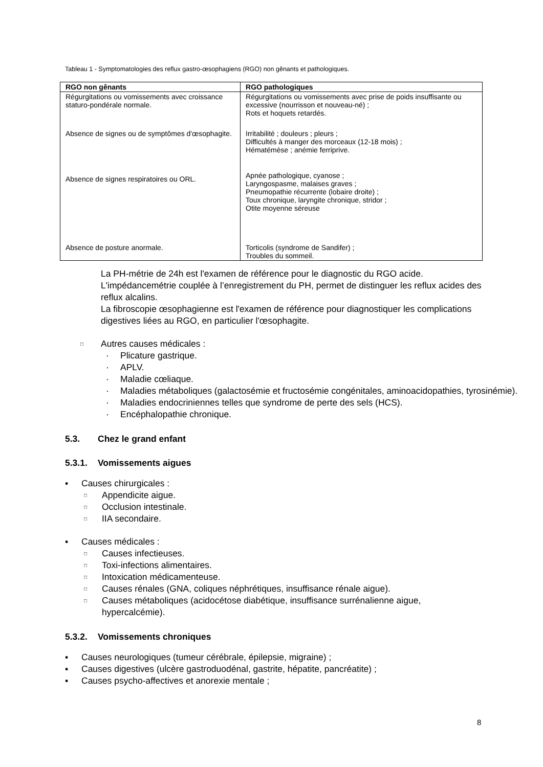Tableau 1 - Symptomatologies des reflux gastro-œsophagiens (RGO) non gênants et pathologiques.
| RGO non gênants | RGO pathologiques |
| --- | --- |
| Régurgitations ou vomissements avec croissance staturo-pondérale normale. | Régurgitations ou vomissements avec prise de poids insuffisante ou excessive (nourrisson et nouveau-né) ; Rots et hoquets retardés. |
| Absence de signes ou de symptômes d'œsophagite. | Irritabilité ; douleurs ; pleurs ; Difficultés à manger des morceaux (12-18 mois) ; Hématémèse ; anémie ferriprive. |
| Absence de signes respiratoires ou ORL. | Apnée pathologique, cyanose ; Laryngospasme, malaises graves ; Pneumopathie récurrente (lobaire droite) ; Toux chronique, laryngite chronique, stridor ; Otite moyenne séreuse |
| Absence de posture anormale. | Torticolis (syndrome de Sandifer) ; Troubles du sommeil. |
La PH-métrie de 24h est l'examen de référence pour le diagnostic du RGO acide. L'impédancemétrie couplée à l’enregistrement du PH, permet de distinguer les reflux acides des reflux alcalins.
La fibroscopie œsophagienne est l'examen de référence pour diagnostiquer les complications digestives liées au RGO, en particulier l'œsophagite.
□ Autres causes médicales :
· Plicature gastrique.
· APLV.
· Maladie cœliaque.
· Maladies métaboliques (galactosémie et fructosémie congénitales, aminoacidopathies, tyrosinémie).
· Maladies endocriniennes telles que syndrome de perte des sels (HCS).
· Encéphalopathie chronique.
5.3. Chez le grand enfant
5.3.1. Vomissements aigues
▪ Causes chirurgicales :
□ Appendicite aigue.
□ Occlusion intestinale.
□ IIA secondaire.
▪ Causes médicales :
□ Causes infectieuses.
□ Toxi-infections alimentaires.
□ Intoxication médicamenteuse.
□ Causes rénales (GNA, coliques néphrétiques, insuffisance rénale aigue).
□ Causes métaboliques (acidocétose diabétique, insuffisance surrénalienne aigue, hypercalcémie).
5.3.2. Vomissements chroniques
▪ Causes neurologiques (tumeur cérébrale, épilepsie, migraine) ;
▪ Causes digestives (ulcère gastroduodénal, gastrite, hépatite, pancréatite) ;
▪ Causes psycho-affectives et anorexie mentale ;
8